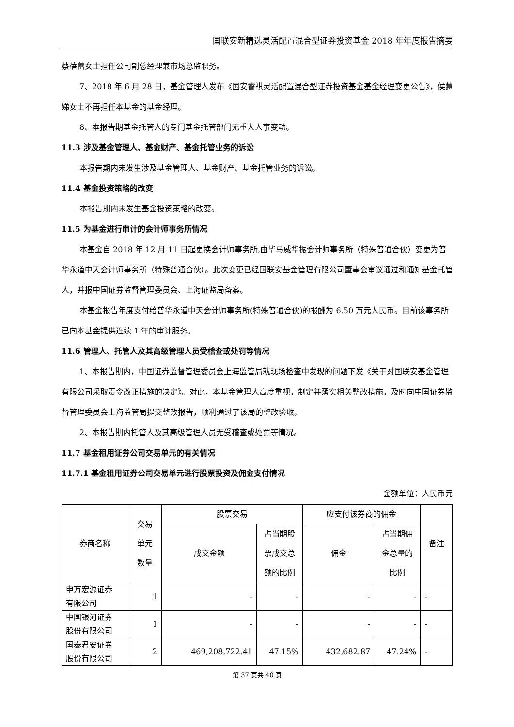国联安新精选灵活配置混合型证券投资基金 2018 年年度报告摘要
蔡蓓蕾女士担任公司副总经理兼市场总监职务。
7、2018 年 6 月 28 日，基金管理人发布《国安睿祺灵活配置混合型证券投资基金基金经理变更公告》，侯慧娣女士不再担任本基金的基金经理。
8、本报告期基金托管人的专门基金托管部门无重大人事变动。
11.3 涉及基金管理人、基金财产、基金托管业务的诉讼
本报告期内未发生涉及基金管理人、基金财产、基金托管业务的诉讼。
11.4 基金投资策略的改变
本报告期内未发生基金投资策略的改变。
11.5 为基金进行审计的会计师事务所情况
本基金自 2018 年 12 月 11 日起更换会计师事务所,由毕马威华振会计师事务所（特殊普通合伙）变更为普华永道中天会计师事务所（特殊普通合伙）。此次变更已经国联安基金管理有限公司董事会审议通过和通知基金托管人，并报中国证券监督管理委员会、上海证监局备案。
本基金报告年度支付给普华永道中天会计师事务所(特殊普通合伙)的报酬为 6.50 万元人民币。目前该事务所已向本基金提供连续 1 年的审计服务。
11.6 管理人、托管人及其高级管理人员受稽查或处罚等情况
1、本报告期内，中国证券监督管理委员会上海监管局就现场检查中发现的问题下发《关于对国联安基金管理有限公司采取责令改正措施的决定》。对此，本基金管理人高度重视，制定并落实相关整改措施，及时向中国证券监督管理委员会上海监管局提交整改报告，顺利通过了该局的整改验收。
2、本报告期内托管人及其高级管理人员无受稽查或处罚等情况。
11.7 基金租用证券公司交易单元的有关情况
11.7.1 基金租用证券公司交易单元进行股票投资及佣金支付情况
金额单位：人民币元
| 券商名称 | 交易 单元 数量 | 股票交易 | | 应支付该券商的佣金 | | 备注 |
| --- | --- | --- | --- | --- | --- | --- |
| | | 成交金额 | 占当期股 票成交总 额的比例 | 佣金 | 占当期佣 金总量的 比例 | |
| 申万宏源证券 有限公司 | 1 | - | - | - | - | - |
| 中国银河证券 股份有限公司 | 1 | - | - | - | - | - |
| 国泰君安证券 股份有限公司 | 2 | 469,208,722.41 | 47.15% | 432,682.87 | 47.24% | - |
第 37 页共 40 页